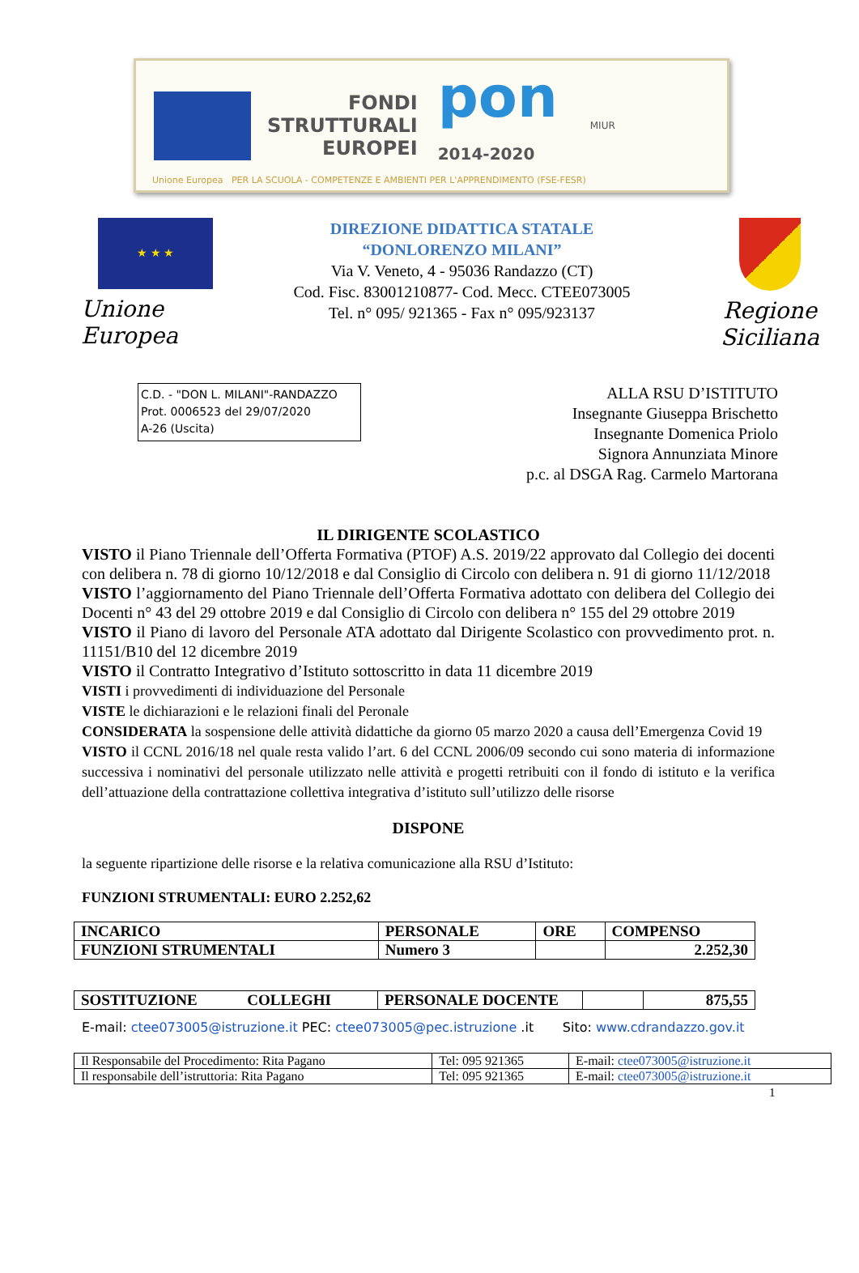FONDI
STRUTTURALI
EUROPEI
pon
2014-2020
MIUR
Unione Europea PER LA SCUOLA - COMPETENZE E AMBIENTI PER L'APPRENDIMENTO (FSE-FESR)
★ ★ ★
Unione Europea
DIREZIONE DIDATTICA STATALE
“DONLORENZO MILANI”
Via V. Veneto, 4 - 95036 Randazzo (CT)
Cod. Fisc. 83001210877- Cod. Mecc. CTEE073005
Tel. n° 095/ 921365 - Fax n° 095/923137
Regione Siciliana
C.D. - "DON L. MILANI"-RANDAZZO
Prot. 0006523 del 29/07/2020
A-26 (Uscita)
ALLA RSU D’ISTITUTO
Insegnante Giuseppa Brischetto
Insegnante Domenica Priolo
Signora Annunziata Minore
p.c. al DSGA Rag. Carmelo Martorana
IL DIRIGENTE SCOLASTICO
VISTO il Piano Triennale dell’Offerta Formativa (PTOF) A.S. 2019/22 approvato dal Collegio dei docenti con delibera n. 78 di giorno 10/12/2018 e dal Consiglio di Circolo con delibera n. 91 di giorno 11/12/2018
VISTO l’aggiornamento del Piano Triennale dell’Offerta Formativa adottato con delibera del Collegio dei Docenti n° 43 del 29 ottobre 2019 e dal Consiglio di Circolo con delibera n° 155 del 29 ottobre 2019
VISTO il Piano di lavoro del Personale ATA adottato dal Dirigente Scolastico con provvedimento prot. n. 11151/B10 del 12 dicembre 2019
VISTO il Contratto Integrativo d’Istituto sottoscritto in data 11 dicembre 2019
VISTI i provvedimenti di individuazione del Personale
VISTE le dichiarazioni e le relazioni finali del Peronale
CONSIDERATA la sospensione delle attività didattiche da giorno 05 marzo 2020 a causa dell’Emergenza Covid 19
VISTO il CCNL 2016/18 nel quale resta valido l’art. 6 del CCNL 2006/09 secondo cui sono materia di informazione successiva i nominativi del personale utilizzato nelle attività e progetti retribuiti con il fondo di istituto e la verifica dell’attuazione della contrattazione collettiva integrativa d’istituto sull’utilizzo delle risorse
DISPONE
la seguente ripartizione delle risorse e la relativa comunicazione alla RSU d’Istituto:
FUNZIONI STRUMENTALI: EURO 2.252,62
| INCARICO | PERSONALE | ORE | COMPENSO |
| FUNZIONI STRUMENTALI | Numero 3 | | 2.252,30 |
| SOSTITUZIONE COLLEGHI | PERSONALE DOCENTE | | 875,55 |
E-mail: ctee073005@istruzione.it PEC: ctee073005@pec.istruzione .it Sito: www.cdrandazzo.gov.it
| Il Responsabile del Procedimento: Rita Pagano | Tel: 095 921365 | E-mail: ctee073005@istruzione.it |
| Il responsabile dell’istruttoria: Rita Pagano | Tel: 095 921365 | E-mail: ctee073005@istruzione.it |
1